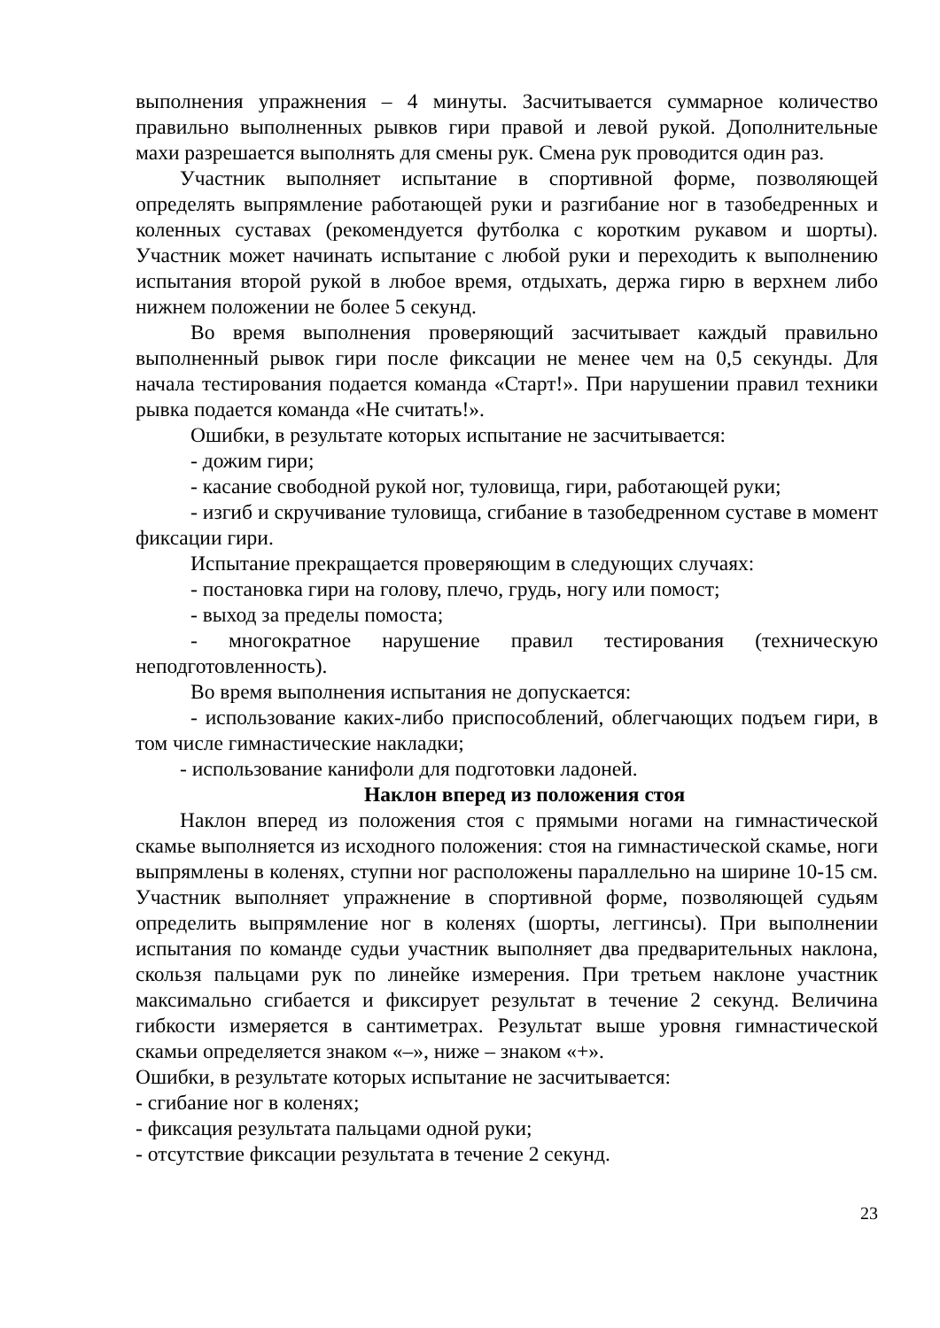выполнения упражнения – 4 минуты. Засчитывается суммарное количество правильно выполненных рывков гири правой и левой рукой. Дополнительные махи разрешается выполнять для смены рук. Смена рук проводится один раз.
Участник выполняет испытание в спортивной форме, позволяющей определять выпрямление работающей руки и разгибание ног в тазобедренных и коленных суставах (рекомендуется футболка с коротким рукавом и шорты). Участник может начинать испытание с любой руки и переходить к выполнению испытания второй рукой в любое время, отдыхать, держа гирю в верхнем либо нижнем положении не более 5 секунд.
Во время выполнения проверяющий засчитывает каждый правильно выполненный рывок гири после фиксации не менее чем на 0,5 секунды. Для начала тестирования подается команда «Старт!». При нарушении правил техники рывка подается команда «Не считать!».
Ошибки, в результате которых испытание не засчитывается:
- дожим гири;
- касание свободной рукой ног, туловища, гири, работающей руки;
- изгиб и скручивание туловища, сгибание в тазобедренном суставе в момент фиксации гири.
Испытание прекращается проверяющим в следующих случаях:
- постановка гири на голову, плечо, грудь, ногу или помост;
- выход за пределы помоста;
- многократное нарушение правил тестирования (техническую неподготовленность).
Во время выполнения испытания не допускается:
- использование каких-либо приспособлений, облегчающих подъем гири, в том числе гимнастические накладки;
- использование канифоли для подготовки ладоней.
Наклон вперед из положения стоя
Наклон вперед из положения стоя с прямыми ногами на гимнастической скамье выполняется из исходного положения: стоя на гимнастической скамье, ноги выпрямлены в коленях, ступни ног расположены параллельно на ширине 10-15 см. Участник выполняет упражнение в спортивной форме, позволяющей судьям определить выпрямление ног в коленях (шорты, леггинсы). При выполнении испытания по команде судьи участник выполняет два предварительных наклона, скользя пальцами рук по линейке измерения. При третьем наклоне участник максимально сгибается и фиксирует результат в течение 2 секунд. Величина гибкости измеряется в сантиметрах. Результат выше уровня гимнастической скамьи определяется знаком «–», ниже – знаком «+».
Ошибки, в результате которых испытание не засчитывается:
- сгибание ног в коленях;
- фиксация результата пальцами одной руки;
- отсутствие фиксации результата в течение 2 секунд.
23